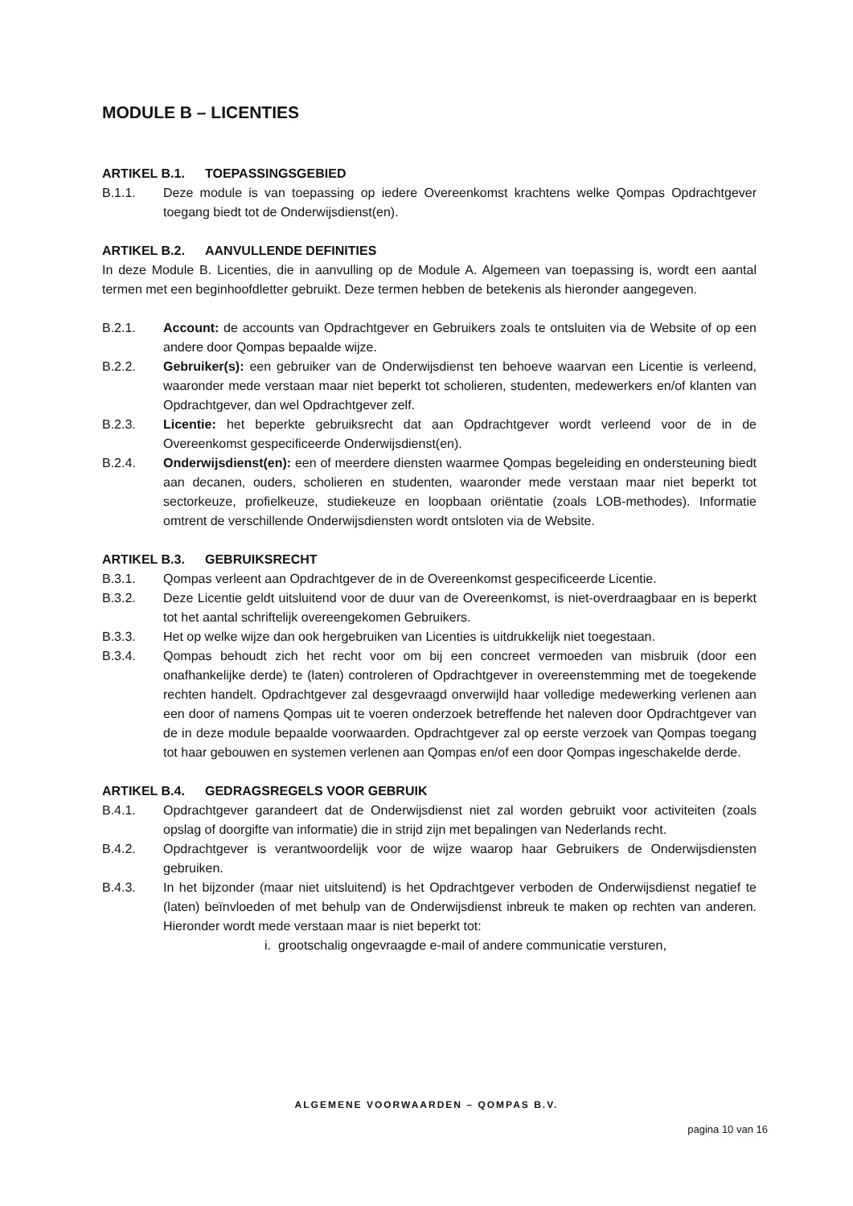MODULE B – LICENTIES
ARTIKEL B.1. TOEPASSINGSGEBIED
B.1.1. Deze module is van toepassing op iedere Overeenkomst krachtens welke Qompas Opdrachtgever toegang biedt tot de Onderwijsdienst(en).
ARTIKEL B.2. AANVULLENDE DEFINITIES
In deze Module B. Licenties, die in aanvulling op de Module A. Algemeen van toepassing is, wordt een aantal termen met een beginhoofdletter gebruikt. Deze termen hebben de betekenis als hieronder aangegeven.
B.2.1. Account: de accounts van Opdrachtgever en Gebruikers zoals te ontsluiten via de Website of op een andere door Qompas bepaalde wijze.
B.2.2. Gebruiker(s): een gebruiker van de Onderwijsdienst ten behoeve waarvan een Licentie is verleend, waaronder mede verstaan maar niet beperkt tot scholieren, studenten, medewerkers en/of klanten van Opdrachtgever, dan wel Opdrachtgever zelf.
B.2.3. Licentie: het beperkte gebruiksrecht dat aan Opdrachtgever wordt verleend voor de in de Overeenkomst gespecificeerde Onderwijsdienst(en).
B.2.4. Onderwijsdienst(en): een of meerdere diensten waarmee Qompas begeleiding en ondersteuning biedt aan decanen, ouders, scholieren en studenten, waaronder mede verstaan maar niet beperkt tot sectorkeuze, profielkeuze, studiekeuze en loopbaan oriëntatie (zoals LOB-methodes). Informatie omtrent de verschillende Onderwijsdiensten wordt ontsloten via de Website.
ARTIKEL B.3. GEBRUIKSRECHT
B.3.1. Qompas verleent aan Opdrachtgever de in de Overeenkomst gespecificeerde Licentie.
B.3.2. Deze Licentie geldt uitsluitend voor de duur van de Overeenkomst, is niet-overdraagbaar en is beperkt tot het aantal schriftelijk overeengekomen Gebruikers.
B.3.3. Het op welke wijze dan ook hergebruiken van Licenties is uitdrukkelijk niet toegestaan.
B.3.4. Qompas behoudt zich het recht voor om bij een concreet vermoeden van misbruik (door een onafhankelijke derde) te (laten) controleren of Opdrachtgever in overeenstemming met de toegekende rechten handelt. Opdrachtgever zal desgevraagd onverwijld haar volledige medewerking verlenen aan een door of namens Qompas uit te voeren onderzoek betreffende het naleven door Opdrachtgever van de in deze module bepaalde voorwaarden. Opdrachtgever zal op eerste verzoek van Qompas toegang tot haar gebouwen en systemen verlenen aan Qompas en/of een door Qompas ingeschakelde derde.
ARTIKEL B.4. GEDRAGSREGELS VOOR GEBRUIK
B.4.1. Opdrachtgever garandeert dat de Onderwijsdienst niet zal worden gebruikt voor activiteiten (zoals opslag of doorgifte van informatie) die in strijd zijn met bepalingen van Nederlands recht.
B.4.2. Opdrachtgever is verantwoordelijk voor de wijze waarop haar Gebruikers de Onderwijsdiensten gebruiken.
B.4.3. In het bijzonder (maar niet uitsluitend) is het Opdrachtgever verboden de Onderwijsdienst negatief te (laten) beïnvloeden of met behulp van de Onderwijsdienst inbreuk te maken op rechten van anderen. Hieronder wordt mede verstaan maar is niet beperkt tot:
i. grootschalig ongevraagde e-mail of andere communicatie versturen,
ALGEMENE VOORWAARDEN – QOMPAS B.V.
pagina 10 van 16